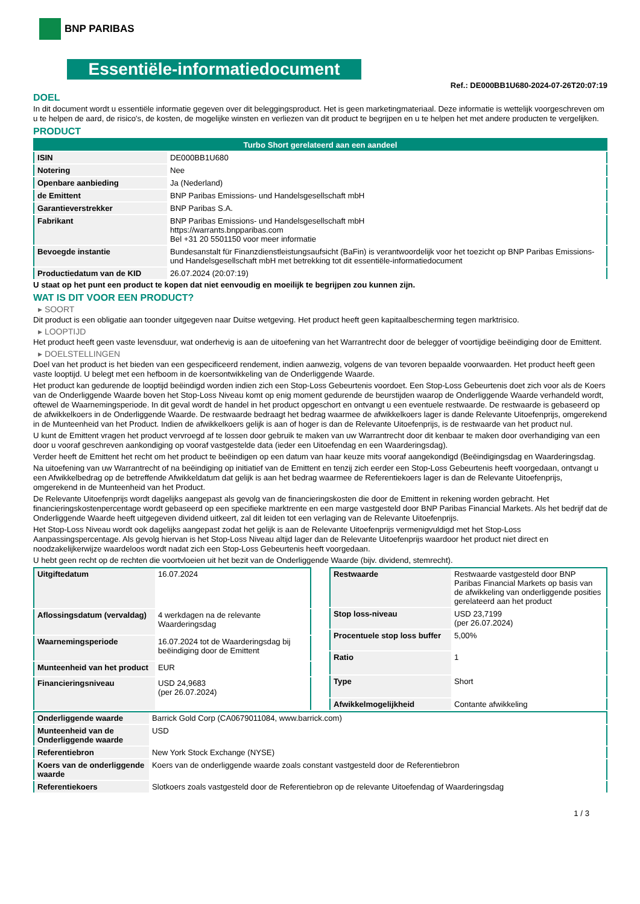BNP PARIBAS
Essentiële-informatiedocument
Ref.: DE000BB1U680-2024-07-26T20:07:19
DOEL
In dit document wordt u essentiële informatie gegeven over dit beleggingsproduct. Het is geen marketingmateriaal. Deze informatie is wettelijk voorgeschreven om u te helpen de aard, de risico's, de kosten, de mogelijke winsten en verliezen van dit product te begrijpen en u te helpen het met andere producten te vergelijken.
PRODUCT
| Turbo Short gerelateerd aan een aandeel | |
| --- | --- |
| ISIN | DE000BB1U680 |
| Notering | Nee |
| Openbare aanbieding | Ja (Nederland) |
| de Emittent | BNP Paribas Emissions- und Handelsgesellschaft mbH |
| Garantieverstrekker | BNP Paribas S.A. |
| Fabrikant | BNP Paribas Emissions- und Handelsgesellschaft mbH https://warrants.bnpparibas.com Bel +31 20 5501150 voor meer informatie |
| Bevoegde instantie | Bundesanstalt für Finanzdienstleistungsaufsicht (BaFin) is verantwoordelijk voor het toezicht op BNP Paribas Emissions- und Handelsgesellschaft mbH met betrekking tot dit essentiële-informatiedocument |
| Productiedatum van de KID | 26.07.2024 (20:07:19) |
U staat op het punt een product te kopen dat niet eenvoudig en moeilijk te begrijpen zou kunnen zijn.
WAT IS DIT VOOR EEN PRODUCT?
▸ SOORT
Dit product is een obligatie aan toonder uitgegeven naar Duitse wetgeving. Het product heeft geen kapitaalbescherming tegen marktrisico.
▸ LOOPTIJD
Het product heeft geen vaste levensduur, wat onderhevig is aan de uitoefening van het Warrantrecht door de belegger of voortijdige beëindiging door de Emittent.
▸ DOELSTELLINGEN
Doel van het product is het bieden van een gespecificeerd rendement, indien aanwezig, volgens de van tevoren bepaalde voorwaarden. Het product heeft geen vaste looptijd. U belegt met een hefboom in de koersontwikkeling van de Onderliggende Waarde.
Het product kan gedurende de looptijd beëindigd worden indien zich een Stop-Loss Gebeurtenis voordoet. Een Stop-Loss Gebeurtenis doet zich voor als de Koers van de Onderliggende Waarde boven het Stop-Loss Niveau komt op enig moment gedurende de beurstijden waarop de Onderliggende Waarde verhandeld wordt, oftewel de Waarnemingsperiode. In dit geval wordt de handel in het product opgeschort en ontvangt u een eventuele restwaarde. De restwaarde is gebaseerd op de afwikkelkoers in de Onderliggende Waarde. De restwaarde bedraagt het bedrag waarmee de afwikkelkoers lager is dande Relevante Uitoefenprijs, omgerekend in de Munteenheid van het Product. Indien de afwikkelkoers gelijk is aan of hoger is dan de Relevante Uitoefenprijs, is de restwaarde van het product nul.
U kunt de Emittent vragen het product vervroegd af te lossen door gebruik te maken van uw Warrantrecht door dit kenbaar te maken door overhandiging van een door u vooraf geschreven aankondiging op vooraf vastgestelde data (ieder een Uitoefendag en een Waarderingsdag).
Verder heeft de Emittent het recht om het product te beëindigen op een datum van haar keuze mits vooraf aangekondigd (Beëindigingsdag en Waarderingsdag.
Na uitoefening van uw Warrantrecht of na beëindiging op initiatief van de Emittent en tenzij zich eerder een Stop-Loss Gebeurtenis heeft voorgedaan, ontvangt u een Afwikkelbedrag op de betreffende Afwikkeldatum dat gelijk is aan het bedrag waarmee de Referentiekoers lager is dan de Relevante Uitoefenprijs, omgerekend in de Munteenheid van het Product.
De Relevante Uitoefenprijs wordt dagelijks aangepast als gevolg van de financieringskosten die door de Emittent in rekening worden gebracht. Het financieringskostenpercentage wordt gebaseerd op een specifieke marktrente en een marge vastgesteld door BNP Paribas Financial Markets. Als het bedrijf dat de Onderliggende Waarde heeft uitgegeven dividend uitkeert, zal dit leiden tot een verlaging van de Relevante Uitoefenprijs.
Het Stop-Loss Niveau wordt ook dagelijks aangepast zodat het gelijk is aan de Relevante Uitoefenprijs vermenigvuldigd met het Stop-Loss Aanpassingspercentage. Als gevolg hiervan is het Stop-Loss Niveau altijd lager dan de Relevante Uitoefenprijs waardoor het product niet direct en noodzakelijkerwijze waardeloos wordt nadat zich een Stop-Loss Gebeurtenis heeft voorgedaan.
U hebt geen recht op de rechten die voortvloeien uit het bezit van de Onderliggende Waarde (bijv. dividend, stemrecht).
| Uitgiftedatum | 16.07.2024 |
| Aflossingsdatum (vervaldag) | 4 werkdagen na de relevante Waarderingsdag |
| Waarnemingsperiode | 16.07.2024 tot de Waarderingsdag bij beëindiging door de Emittent |
| Munteenheid van het product | EUR |
| Financieringsniveau | USD 24,9683 (per 26.07.2024) |
| Restwaarde | Restwaarde vastgesteld door BNP Paribas Financial Markets op basis van de afwikkeling van onderliggende posities gerelateerd aan het product |
| Stop loss-niveau | USD 23,7199 (per 26.07.2024) |
| Procentuele stop loss buffer | 5,00% |
| Ratio | 1 |
| Type | Short |
| Afwikkelmogelijkheid | Contante afwikkeling |
| Onderliggende waarde | Barrick Gold Corp (CA0679011084, www.barrick.com) |
| Munteenheid van de Onderliggende waarde | USD |
| Referentiebron | New York Stock Exchange (NYSE) |
| Koers van de onderliggende waarde | Koers van de onderliggende waarde zoals constant vastgesteld door de Referentiebron |
| Referentiekoers | Slotkoers zoals vastgesteld door de Referentiebron op de relevante Uitoefendag of Waarderingsdag |
1 / 3